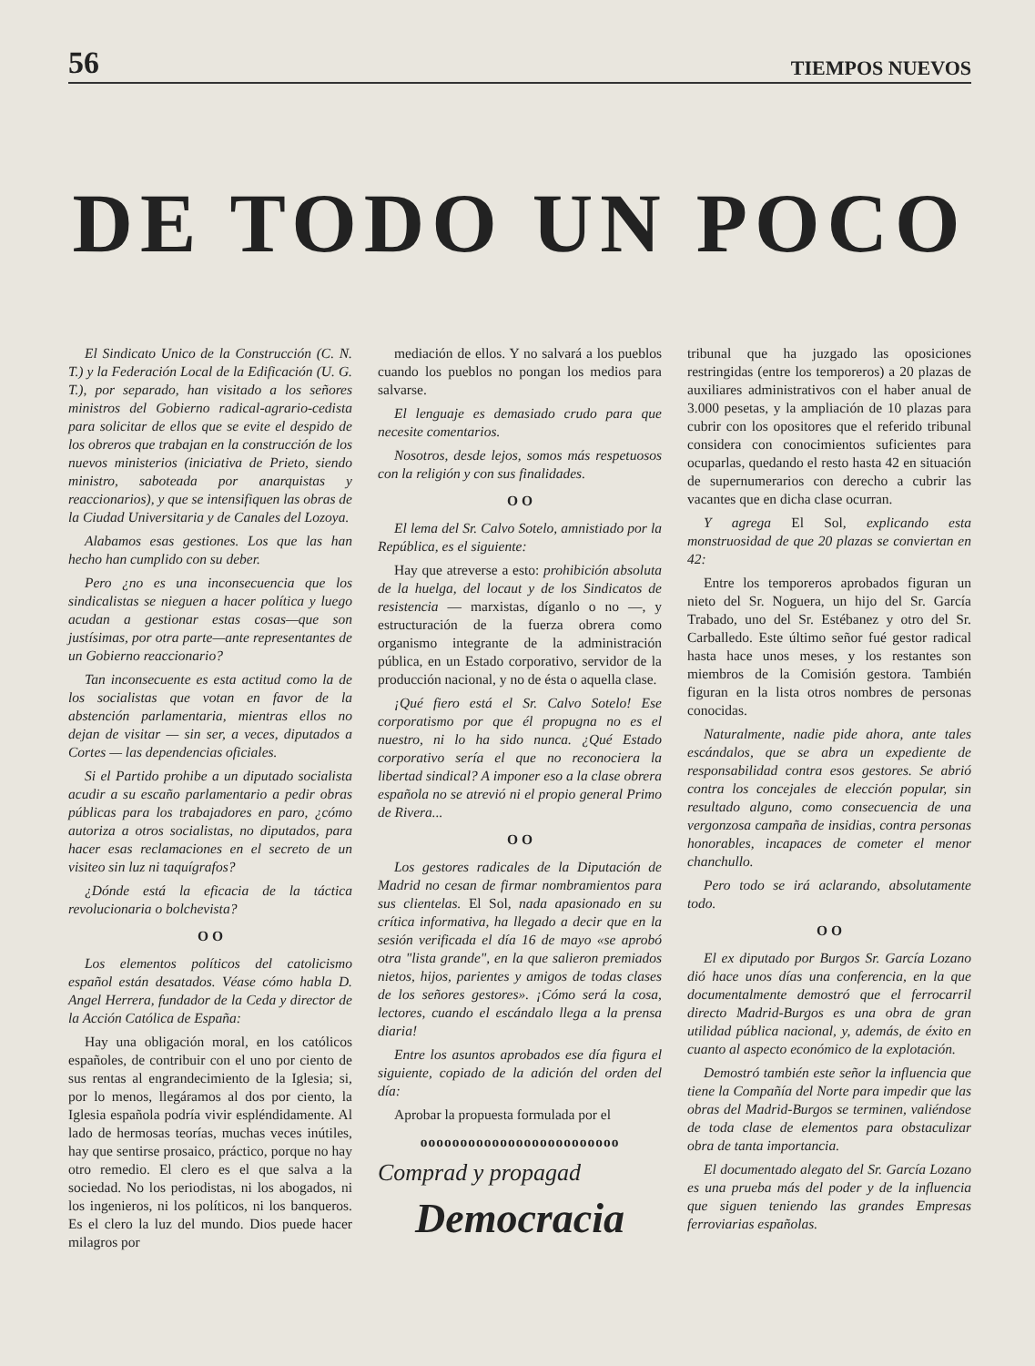56 TIEMPOS NUEVOS
DE TODO UN POCO
El Sindicato Unico de la Construcción (C. N. T.) y la Federación Local de la Edificación (U. G. T.), por separado, han visitado a los señores ministros del Gobierno radical-agrario-cedista para solicitar de ellos que se evite el despido de los obreros que trabajan en la construcción de los nuevos ministerios (iniciativa de Prieto, siendo ministro, saboteada por anarquistas y reaccionarios), y que se intensifiquen las obras de la Ciudad Universitaria y de Canales del Lozoya.
Alabamos esas gestiones. Los que las han hecho han cumplido con su deber.
Pero ¿no es una inconsecuencia que los sindicalistas se nieguen a hacer política y luego acudan a gestionar estas cosas—que son justísimas, por otra parte—ante representantes de un Gobierno reaccionario?
Tan inconsecuente es esta actitud como la de los socialistas que votan en favor de la abstención parlamentaria, mientras ellos no dejan de visitar — sin ser, a veces, diputados a Cortes — las dependencias oficiales.
Si el Partido prohibe a un diputado socialista acudir a su escaño parlamentario a pedir obras públicas para los trabajadores en paro, ¿cómo autoriza a otros socialistas, no diputados, para hacer esas reclamaciones en el secreto de un visiteo sin luz ni taquígrafos?
¿Dónde está la eficacia de la táctica revolucionaria o bolchevista?
O O
Los elementos políticos del catolicismo español están desatados. Véase cómo habla D. Angel Herrera, fundador de la Ceda y director de la Acción Católica de España:
Hay una obligación moral, en los católicos españoles, de contribuir con el uno por ciento de sus rentas al engrandecimiento de la Iglesia; si, por lo menos, llegáramos al dos por ciento, la Iglesia española podría vivir espléndidamente. Al lado de hermosas teorías, muchas veces inútiles, hay que sentirse prosaico, práctico, porque no hay otro remedio. El clero es el que salva a la sociedad. No los periodistas, ni los abogados, ni los ingenieros, ni los políticos, ni los banqueros. Es el clero la luz del mundo. Dios puede hacer milagros por
mediación de ellos. Y no salvará a los pueblos cuando los pueblos no pongan los medios para salvarse.
El lenguaje es demasiado crudo para que necesite comentarios.
Nosotros, desde lejos, somos más respetuosos con la religión y con sus finalidades.
O O
El lema del Sr. Calvo Sotelo, amnistiado por la República, es el siguiente:
Hay que atreverse a esto: prohibición absoluta de la huelga, del locaut y de los Sindicatos de resistencia — marxistas, díganlo o no —, y estructuración de la fuerza obrera como organismo integrante de la administración pública, en un Estado corporativo, servidor de la producción nacional, y no de ésta o aquella clase.
¡Qué fiero está el Sr. Calvo Sotelo! Ese corporatismo por que él propugna no es el nuestro, ni lo ha sido nunca. ¿Qué Estado corporativo sería el que no reconociera la libertad sindical? A imponer eso a la clase obrera española no se atrevió ni el propio general Primo de Rivera...
O O
Los gestores radicales de la Diputación de Madrid no cesan de firmar nombramientos para sus clientelas. El Sol, nada apasionado en su crítica informativa, ha llegado a decir que en la sesión verificada el día 16 de mayo «se aprobó otra "lista grande", en la que salieron premiados nietos, hijos, parientes y amigos de todas clases de los señores gestores». ¡Cómo será la cosa, lectores, cuando el escándalo llega a la prensa diaria!
Entre los asuntos aprobados ese día figura el siguiente, copiado de la adición del orden del día:
Aprobar la propuesta formulada por el
ooooooooooooooooooooooooo
Comprad y propagad
Democracia
tribunal que ha juzgado las oposiciones restringidas (entre los temporeros) a 20 plazas de auxiliares administrativos con el haber anual de 3.000 pesetas, y la ampliación de 10 plazas para cubrir con los opositores que el referido tribunal considera con conocimientos suficientes para ocuparlas, quedando el resto hasta 42 en situación de supernumerarios con derecho a cubrir las vacantes que en dicha clase ocurran.
Y agrega El Sol, explicando esta monstruosidad de que 20 plazas se conviertan en 42:
Entre los temporeros aprobados figuran un nieto del Sr. Noguera, un hijo del Sr. García Trabado, uno del Sr. Estébanez y otro del Sr. Carballedo. Este último señor fué gestor radical hasta hace unos meses, y los restantes son miembros de la Comisión gestora. También figuran en la lista otros nombres de personas conocidas.
Naturalmente, nadie pide ahora, ante tales escándalos, que se abra un expediente de responsabilidad contra esos gestores. Se abrió contra los concejales de elección popular, sin resultado alguno, como consecuencia de una vergonzosa campaña de insidias, contra personas honorables, incapaces de cometer el menor chanchullo.
Pero todo se irá aclarando, absolutamente todo.
O O
El ex diputado por Burgos Sr. García Lozano dió hace unos días una conferencia, en la que documentalmente demostró que el ferrocarril directo Madrid-Burgos es una obra de gran utilidad pública nacional, y, además, de éxito en cuanto al aspecto económico de la explotación.
Demostró también este señor la influencia que tiene la Compañía del Norte para impedir que las obras del Madrid-Burgos se terminen, valiéndose de toda clase de elementos para obstaculizar obra de tanta importancia.
El documentado alegato del Sr. García Lozano es una prueba más del poder y de la influencia que siguen teniendo las grandes Empresas ferroviarias españolas.